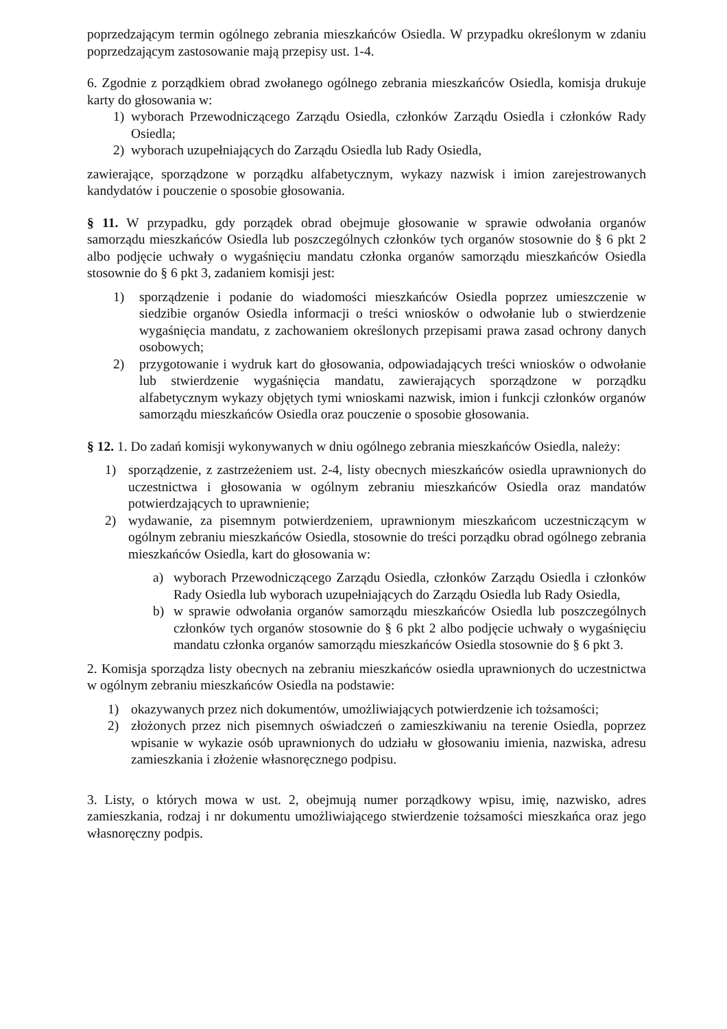poprzedzającym termin ogólnego zebrania mieszkańców Osiedla. W przypadku określonym w zdaniu poprzedzającym zastosowanie mają przepisy ust. 1-4.
6. Zgodnie z porządkiem obrad zwołanego ogólnego zebrania mieszkańców Osiedla, komisja drukuje karty do głosowania w:
1) wyborach Przewodniczącego Zarządu Osiedla, członków Zarządu Osiedla i członków Rady Osiedla;
2) wyborach uzupełniających do Zarządu Osiedla lub Rady Osiedla,
zawierające, sporządzone w porządku alfabetycznym, wykazy nazwisk i imion zarejestrowanych kandydatów i pouczenie o sposobie głosowania.
§ 11. W przypadku, gdy porządek obrad obejmuje głosowanie w sprawie odwołania organów samorządu mieszkańców Osiedla lub poszczególnych członków tych organów stosownie do § 6 pkt 2 albo podjęcie uchwały o wygaśnięciu mandatu członka organów samorządu mieszkańców Osiedla stosownie do § 6 pkt 3, zadaniem komisji jest:
1) sporządzenie i podanie do wiadomości mieszkańców Osiedla poprzez umieszczenie w siedzibie organów Osiedla informacji o treści wniosków o odwołanie lub o stwierdzenie wygaśnięcia mandatu, z zachowaniem określonych przepisami prawa zasad ochrony danych osobowych;
2) przygotowanie i wydruk kart do głosowania, odpowiadających treści wniosków o odwołanie lub stwierdzenie wygaśnięcia mandatu, zawierających sporządzone w porządku alfabetycznym wykazy objętych tymi wnioskami nazwisk, imion i funkcji członków organów samorządu mieszkańców Osiedla oraz pouczenie o sposobie głosowania.
§ 12. 1. Do zadań komisji wykonywanych w dniu ogólnego zebrania mieszkańców Osiedla, należy:
1) sporządzenie, z zastrzeżeniem ust. 2-4, listy obecnych mieszkańców osiedla uprawnionych do uczestnictwa i głosowania w ogólnym zebraniu mieszkańców Osiedla oraz mandatów potwierdzających to uprawnienie;
2) wydawanie, za pisemnym potwierdzeniem, uprawnionym mieszkańcom uczestniczącym w ogólnym zebraniu mieszkańców Osiedla, stosownie do treści porządku obrad ogólnego zebrania mieszkańców Osiedla, kart do głosowania w:
a) wyborach Przewodniczącego Zarządu Osiedla, członków Zarządu Osiedla i członków Rady Osiedla lub wyborach uzupełniających do Zarządu Osiedla lub Rady Osiedla,
b) w sprawie odwołania organów samorządu mieszkańców Osiedla lub poszczególnych członków tych organów stosownie do § 6 pkt 2 albo podjęcie uchwały o wygaśnięciu mandatu członka organów samorządu mieszkańców Osiedla stosownie do § 6 pkt 3.
2. Komisja sporządza listy obecnych na zebraniu mieszkańców osiedla uprawnionych do uczestnictwa w ogólnym zebraniu mieszkańców Osiedla na podstawie:
1) okazywanych przez nich dokumentów, umożliwiających potwierdzenie ich tożsamości;
2) złożonych przez nich pisemnych oświadczeń o zamieszkiwaniu na terenie Osiedla, poprzez wpisanie w wykazie osób uprawnionych do udziału w głosowaniu imienia, nazwiska, adresu zamieszkania i złożenie własnoręcznego podpisu.
3. Listy, o których mowa w ust. 2, obejmują numer porządkowy wpisu, imię, nazwisko, adres zamieszkania, rodzaj i nr dokumentu umożliwiającego stwierdzenie tożsamości mieszkańca oraz jego własnoręczny podpis.